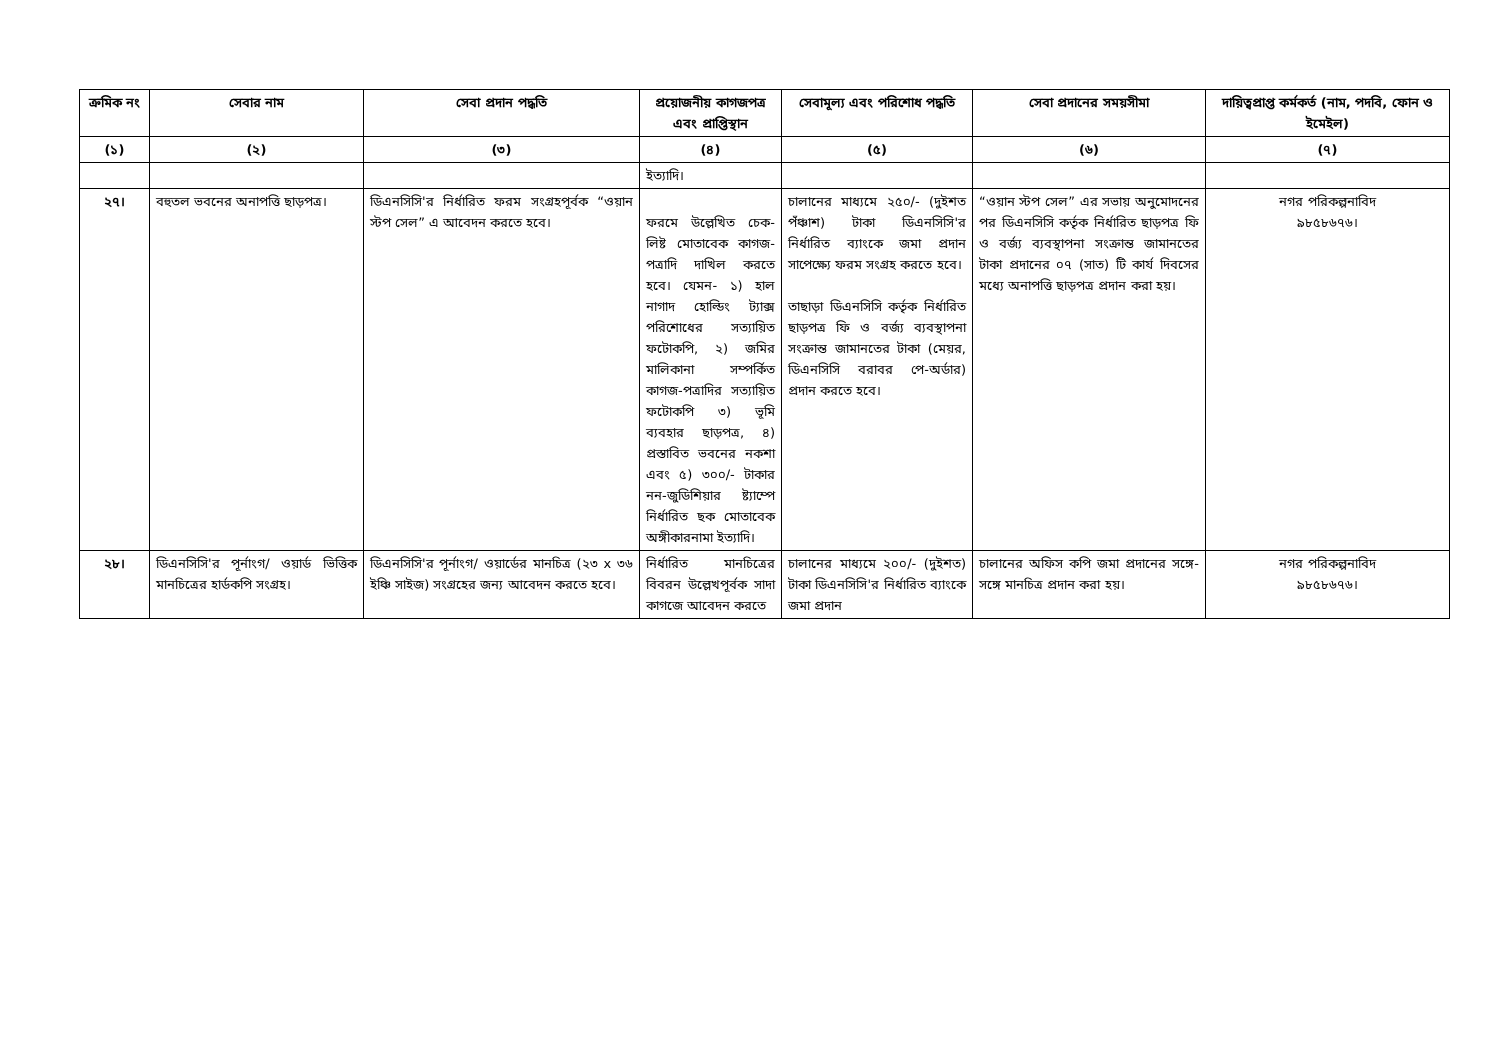| ক্রমিক নং | সেবার নাম | সেবা প্রদান পদ্ধতি | প্রয়োজনীয় কাগজপত্র এবং প্রাপ্তিস্থান | সেবামূল্য এবং পরিশোধ পদ্ধতি | সেবা প্রদানের সময়সীমা | দায়িত্বপ্রাপ্ত কর্মকর্ত (নাম, পদবি, ফোন ও ইমেইল) |
| --- | --- | --- | --- | --- | --- | --- |
| (১) | (২) | (৩) | (৪) | (৫) | (৬) | (৭) |
| | | | ইত্যাদি। | | | |
| ২৭। | বহুতল ভবনের অনাপত্তি ছাড়পত্র। | ডিএনসিসি'র নির্ধারিত ফরম সংগ্রহপূর্বক “ওয়ান স্টপ সেল” এ আবেদন করতে হবে। | ফরমে উল্লেখিত চেক-লিষ্ট মোতাবেক কাগজ-পত্রাদি দাখিল করতে হবে। যেমন- ১) হাল নাগাদ হোল্ডিং ট্যাক্স পরিশোধের সত্যায়িত ফটোকপি, ২) জমির মালিকানা সম্পর্কিত কাগজ-পত্রাদির সত্যায়িত ফটোকপি ৩) ভূমি ব্যবহার ছাড়পত্র, ৪) প্রস্তাবিত ভবনের নকশা এবং ৫) ৩০০/- টাকার নন-জুডিশিয়ার ষ্ট্যাম্পে নির্ধারিত ছক মোতাবেক অঙ্গীকারনামা ইত্যাদি। | চালানের মাধ্যমে ২৫০/- (দুইশত পঁঞ্চাশ) টাকা ডিএনসিসি'র নির্ধারিত ব্যাংকে জমা প্রদান সাপেক্ষ্যে ফরম সংগ্রহ করতে হবে। তাছাড়া ডিএনসিসি কর্তৃক নির্ধারিত ছাড়পত্র ফি ও বর্জ্য ব্যবস্থাপনা সংক্রান্ত জামানতের টাকা (মেয়র, ডিএনসিসি বরাবর পে-অর্ডার) প্রদান করতে হবে। | “ওয়ান স্টপ সেল” এর সভায় অনুমোদনের পর ডিএনসিসি কর্তৃক নির্ধারিত ছাড়পত্র ফি ও বর্জ্য ব্যবস্থাপনা সংক্রান্ত জামানতের টাকা প্রদানের ০৭ (সাত) টি কার্য দিবসের মধ্যে অনাপত্তি ছাড়পত্র প্রদান করা হয়। | নগর পরিকল্পনাবিদ ৯৮৫৮৬৭৬। |
| ২৮। | ডিএনসিসি'র পূর্নাংগ/ ওয়ার্ড ভিত্তিক মানচিত্রের হার্ডকপি সংগ্রহ। | ডিএনসিসি'র পূর্নাংগ/ ওয়ার্ডের মানচিত্র (২৩ x ৩৬ ইঞ্চি সাইজ) সংগ্রহের জন্য আবেদন করতে হবে। | নির্ধারিত মানচিত্রের বিবরন উল্লেখপূর্বক সাদা কাগজে আবেদন করতে | চালানের মাধ্যমে ২০০/- (দুইশত) টাকা ডিএনসিসি'র নির্ধারিত ব্যাংকে জমা প্রদান | চালানের অফিস কপি জমা প্রদানের সঙ্গে-সঙ্গে মানচিত্র প্রদান করা হয়। | নগর পরিকল্পনাবিদ ৯৮৫৮৬৭৬। |